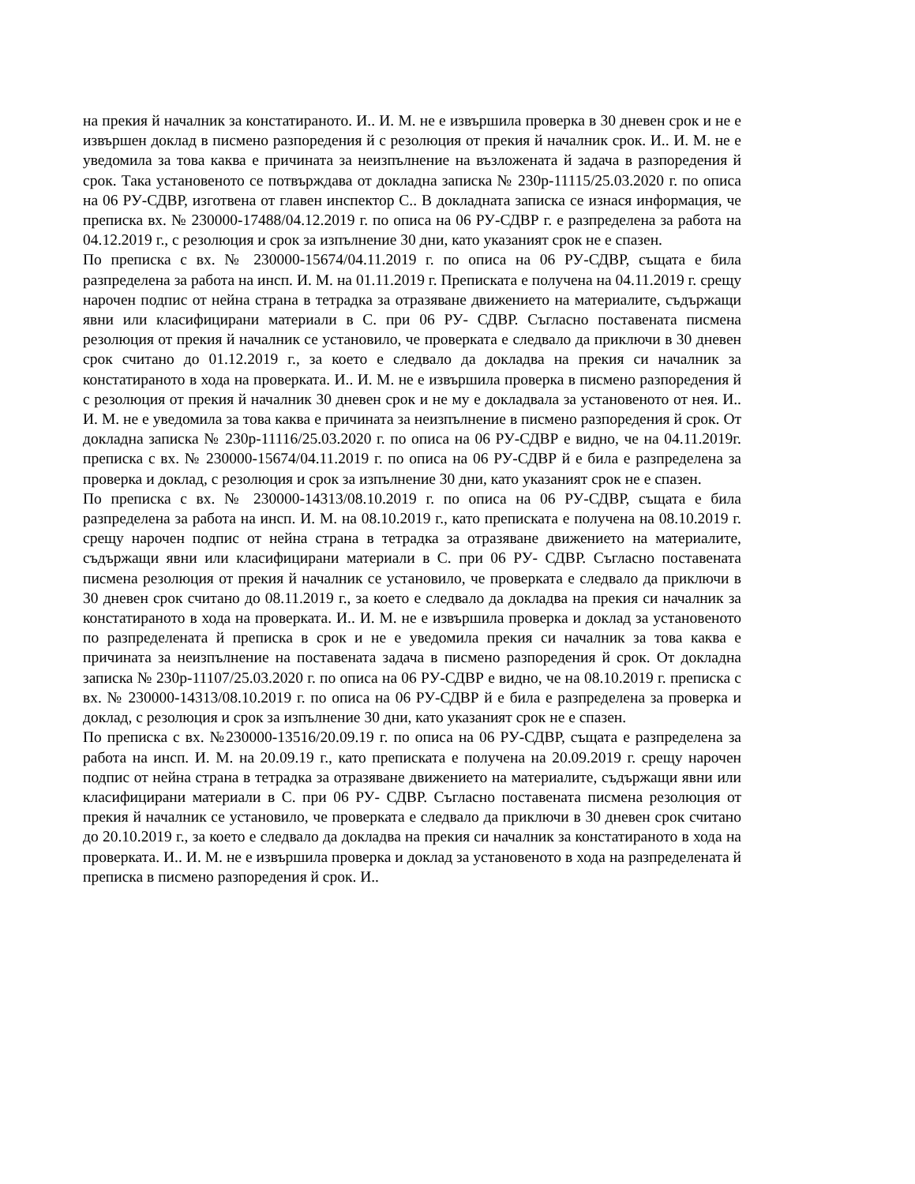на прекия й началник за констатираното. И.. И. М. не е извършила проверка в 30 дневен срок и не е извършен доклад в писмено разпоредения й с резолюция от прекия й началник срок. И.. И. М. не е уведомила за това каква е причината за неизпълнение на възложената й задача в разпоредения й срок. Така установеното се потвърждава от докладна записка № 230р-11115/25.03.2020 г. по описа на 06 РУ-СДВР, изготвена от главен инспектор С.. В докладната записка се изнася информация, че преписка вх. № 230000-17488/04.12.2019 г. по описа на 06 РУ-СДВР г. е разпределена за работа на 04.12.2019 г., с резолюция и срок за изпълнение 30 дни, като указаният срок не е спазен.
По преписка с вх. № 230000-15674/04.11.2019 г. по описа на 06 РУ-СДВР, същата е била разпределена за работа на инсп. И. М. на 01.11.2019 г. Преписката е получена на 04.11.2019 г. срещу нарочен подпис от нейна страна в тетрадка за отразяване движението на материалите, съдържащи явни или класифицирани материали в С. при 06 РУ- СДВР. Съгласно поставената писмена резолюция от прекия й началник се установило, че проверката е следвало да приключи в 30 дневен срок считано до 01.12.2019 г., за което е следвало да докладва на прекия си началник за констатираното в хода на проверката. И.. И. М. не е извършила проверка в писмено разпоредения й с резолюция от прекия й началник 30 дневен срок и не му е докладвала за установеното от нея. И.. И. М. не е уведомила за това каква е причината за неизпълнение в писмено разпоредения й срок. От докладна записка № 230р-11116/25.03.2020 г. по описа на 06 РУ-СДВР е видно, че на 04.11.2019г. преписка с вх. № 230000-15674/04.11.2019 г. по описа на 06 РУ-СДВР й е била е разпределена за проверка и доклад, с резолюция и срок за изпълнение 30 дни, като указаният срок не е спазен.
По преписка с вх. № 230000-14313/08.10.2019 г. по описа на 06 РУ-СДВР, същата е била разпределена за работа на инсп. И. М. на 08.10.2019 г., като преписката е получена на 08.10.2019 г. срещу нарочен подпис от нейна страна в тетрадка за отразяване движението на материалите, съдържащи явни или класифицирани материали в С. при 06 РУ- СДВР. Съгласно поставената писмена резолюция от прекия й началник се установило, че проверката е следвало да приключи в 30 дневен срок считано до 08.11.2019 г., за което е следвало да докладва на прекия си началник за констатираното в хода на проверката. И.. И. М. не е извършила проверка и доклад за установеното по разпределената й преписка в срок и не е уведомила прекия си началник за това каква е причината за неизпълнение на поставената задача в писмено разпоредения й срок. От докладна записка № 230р-11107/25.03.2020 г. по описа на 06 РУ-СДВР е видно, че на 08.10.2019 г. преписка с вх. № 230000-14313/08.10.2019 г. по описа на 06 РУ-СДВР й е била е разпределена за проверка и доклад, с резолюция и срок за изпълнение 30 дни, като указаният срок не е спазен.
По преписка с вх. №230000-13516/20.09.19 г. по описа на 06 РУ-СДВР, същата е разпределена за работа на инсп. И. М. на 20.09.19 г., като преписката е получена на 20.09.2019 г. срещу нарочен подпис от нейна страна в тетрадка за отразяване движението на материалите, съдържащи явни или класифицирани материали в С. при 06 РУ- СДВР. Съгласно поставената писмена резолюция от прекия й началник се установило, че проверката е следвало да приключи в 30 дневен срок считано до 20.10.2019 г., за което е следвало да докладва на прекия си началник за констатираното в хода на проверката. И.. И. М. не е извършила проверка и доклад за установеното в хода на разпределената й преписка в писмено разпоредения й срок. И..